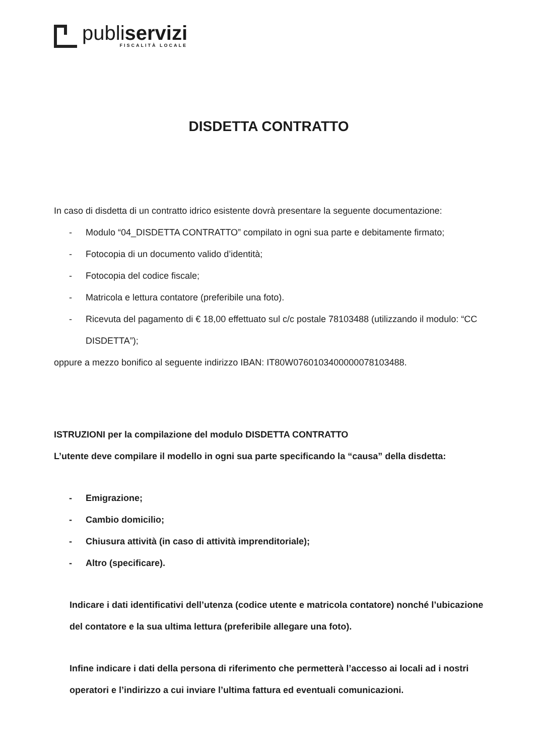publiservizi
FISCALITÀ LOCALE
DISDETTA CONTRATTO
In caso di disdetta di un contratto idrico esistente dovrà presentare la seguente documentazione:
- Modulo “04_DISDETTA CONTRATTO” compilato in ogni sua parte e debitamente firmato;
- Fotocopia di un documento valido d’identità;
- Fotocopia del codice fiscale;
- Matricola e lettura contatore (preferibile una foto).
- Ricevuta del pagamento di € 18,00 effettuato sul c/c postale 78103488 (utilizzando il modulo: “CC DISDETTA”);
oppure a mezzo bonifico al seguente indirizzo IBAN: IT80W0760103400000078103488.
ISTRUZIONI per la compilazione del modulo DISDETTA CONTRATTO
L’utente deve compilare il modello in ogni sua parte specificando la “causa” della disdetta:
- Emigrazione;
- Cambio domicilio;
- Chiusura attività (in caso di attività imprenditoriale);
- Altro (specificare).
Indicare i dati identificativi dell’utenza (codice utente e matricola contatore) nonché l’ubicazione del contatore e la sua ultima lettura (preferibile allegare una foto).
Infine indicare i dati della persona di riferimento che permetterà l’accesso ai locali ad i nostri operatori e l’indirizzo a cui inviare l’ultima fattura ed eventuali comunicazioni.